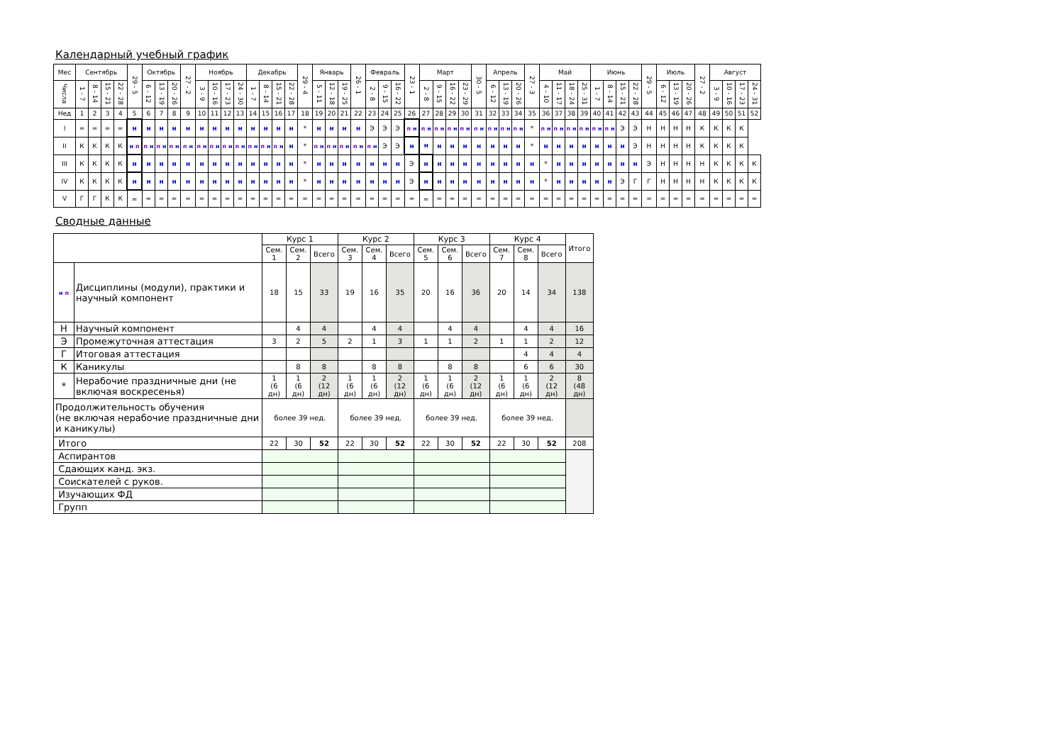Календарный учебный график
| Мес | Сентябрь | | | | 29 - 5 | Октябрь | | | 27 - 2 | Ноябрь | | | | Декабрь | | | | 29 - 4 | Январь | | | 26 - 1 | Февраль | | | 23 - 1 | Март | | | | 30 - 5 | Апрель | | | 27 - 3 | Май | | | | Июнь | | | | 29 - 5 | Июль | | | 27 - 2 | Август | | | |
| Числа | 1 - 7 | 8 - 14 | 15 - 21 | 22 - 28 | | 6 - 12 | 13 - 19 | 20 - 26 | | 3 - 9 | 10 - 16 | 17 - 23 | 24 - 30 | 1 - 7 | 8 - 14 | 15 - 21 | 22 - 28 | | 5 - 11 | 12 - 18 | 19 - 25 | | 2 - 8 | 9 - 15 | 16 - 22 | | 2 - 8 | 9 - 15 | 16 - 22 | 23 - 29 | | 6 - 12 | 13 - 19 | 20 - 26 | | 4 - 10 | 11 - 17 | 18 - 24 | 25 - 31 | 1 - 7 | 8 - 14 | 15 - 21 | 22 - 28 | | 6 - 12 | 13 - 19 | 20 - 26 | | 3 - 9 | 10 - 16 | 17 - 23 | 24 - 31 |
| Нед | 1 | 2 | 3 | 4 | 5 | 6 | 7 | 8 | 9 | 10 | 11 | 12 | 13 | 14 | 15 | 16 | 17 | 18 | 19 | 20 | 21 | 22 | 23 | 24 | 25 | 26 | 27 | 28 | 29 | 30 | 31 | 32 | 33 | 34 | 35 | 36 | 37 | 38 | 39 | 40 | 41 | 42 | 43 | 44 | 45 | 46 | 47 | 48 | 49 | 50 | 51 | 52 |
| I | = | = | = | = | н | н | н | н | н | н | н | н | н | н | н | н | н | * | н | н | н | н | Э | Э | Э | п н | п н | п н | п н | п н | п н | п н | п н | п н | * | п н | п н | п н | п н | п н | п н | Э | Э | Н | Н | Н | Н | К | К | К | К | |
| II | К | К | К | К | н п | п н | п н | п н | п н | п н | п н | п н | п н | п н | п н | п н | н | * | п н | п н | п н | п н | п н | Э | Э | н | н | н | н | н | н | н | н | н | * | н | н | н | н | н | н | н | Э | Н | Н | Н | Н | К | К | К | К | |
| III | К | К | К | К | н | н | н | н | н | н | н | н | н | н | н | н | н | * | н | н | н | н | н | н | н | Э | н | н | н | н | н | н | н | н | н | * | н | н | н | н | н | н | н | Э | Н | Н | Н | Н | К | К | К | К |
| IV | К | К | К | К | н | н | н | н | н | н | н | н | н | н | н | н | н | * | н | н | н | н | н | н | н | Э | н | н | н | н | н | н | н | н | н | * | н | н | н | н | н | Э | Г | Г | Н | Н | Н | Н | К | К | К | К |
| V | Г | Г | К | К | = | = | = | = | = | = | = | = | = | = | = | = | = | = | = | = | = | = | = | = | = | = | = | = | = | = | = | = | = | = | = | = | = | = | = | = | = | = | = | = | = | = | = | = | = | = | = | = |
Сводные данные
| | | Курс 1 | | | Курс 2 | | | Курс 3 | | | Курс 4 | | | Итого |
| | | Сем. 1 | Сем. 2 | Всего | Сем. 3 | Сем. 4 | Всего | Сем. 5 | Сем. 6 | Всего | Сем. 7 | Сем. 8 | Всего | |
| н п | Дисциплины (модули), практики и научный компонент | 18 | 15 | 33 | 19 | 16 | 35 | 20 | 16 | 36 | 20 | 14 | 34 | 138 |
| Н | Научный компонент | | 4 | 4 | | 4 | 4 | | 4 | 4 | | 4 | 4 | 16 |
| Э | Промежуточная аттестация | 3 | 2 | 5 | 2 | 1 | 3 | 1 | 1 | 2 | 1 | 1 | 2 | 12 |
| Г | Итоговая аттестация | | | | | | | | | | | 4 | 4 | 4 |
| К | Каникулы | | 8 | 8 | | 8 | 8 | | 8 | 8 | | 6 | 6 | 30 |
| * | Нерабочие праздничные дни (не включая воскресенья) | 1 (6 дн) | 1 (6 дн) | 2 (12 дн) | 1 (6 дн) | 1 (6 дн) | 2 (12 дн) | 1 (6 дн) | 1 (6 дн) | 2 (12 дн) | 1 (6 дн) | 1 (6 дн) | 2 (12 дн) | 8 (48 дн) |
| Продолжительность обучения (не включая нерабочие праздничные дни и каникулы) | | более 39 нед. | | | более 39 нед. | | | более 39 нед. | | | более 39 нед. | | | |
| Итого | | 22 | 30 | 52 | 22 | 30 | 52 | 22 | 30 | 52 | 22 | 30 | 52 | 208 |
| Аспирантов | | | | | | | | | | | | | | |
| Сдающих канд. экз. | | | | | | | | | | | | | | |
| Соискателей с руков. | | | | | | | | | | | | | | |
| Изучающих ФД | | | | | | | | | | | | | | |
| Групп | | | | | | | | | | | | | | |